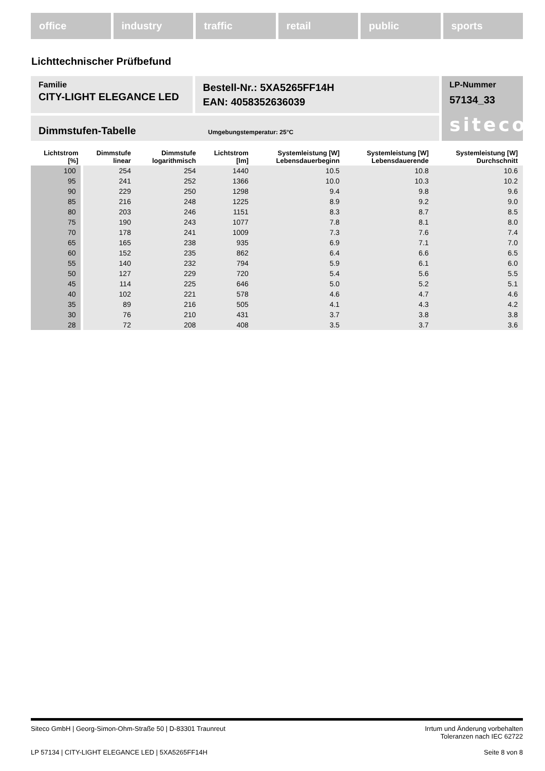office industry traffic retail public sports
Lichttechnischer Prüfbefund
Familie
CITY-LIGHT ELEGANCE LED
Bestell-Nr.: 5XA5265FF14H
EAN: 4058352636039
LP-Nummer
57134_33
siteco
Dimmstufen-Tabelle Umgebungstemperatur: 25°C
| Lichtstrom [%] | Dimmstufe linear | Dimmstufe logarithmisch | Lichtstrom [lm] | Systemleistung [W] Lebensdauerbeginn | Systemleistung [W] Lebensdauerende | Systemleistung [W] Durchschnitt |
| --- | --- | --- | --- | --- | --- | --- |
| 100 | 254 | 254 | 1440 | 10.5 | 10.8 | 10.6 |
| 95 | 241 | 252 | 1366 | 10.0 | 10.3 | 10.2 |
| 90 | 229 | 250 | 1298 | 9.4 | 9.8 | 9.6 |
| 85 | 216 | 248 | 1225 | 8.9 | 9.2 | 9.0 |
| 80 | 203 | 246 | 1151 | 8.3 | 8.7 | 8.5 |
| 75 | 190 | 243 | 1077 | 7.8 | 8.1 | 8.0 |
| 70 | 178 | 241 | 1009 | 7.3 | 7.6 | 7.4 |
| 65 | 165 | 238 | 935 | 6.9 | 7.1 | 7.0 |
| 60 | 152 | 235 | 862 | 6.4 | 6.6 | 6.5 |
| 55 | 140 | 232 | 794 | 5.9 | 6.1 | 6.0 |
| 50 | 127 | 229 | 720 | 5.4 | 5.6 | 5.5 |
| 45 | 114 | 225 | 646 | 5.0 | 5.2 | 5.1 |
| 40 | 102 | 221 | 578 | 4.6 | 4.7 | 4.6 |
| 35 | 89 | 216 | 505 | 4.1 | 4.3 | 4.2 |
| 30 | 76 | 210 | 431 | 3.7 | 3.8 | 3.8 |
| 28 | 72 | 208 | 408 | 3.5 | 3.7 | 3.6 |
Siteco GmbH | Georg-Simon-Ohm-Straße 50 | D-83301 Traunreut Irrtum und Änderung vorbehalten
Toleranzen nach IEC 62722
LP 57134 | CITY-LIGHT ELEGANCE LED | 5XA5265FF14H Seite 8 von 8